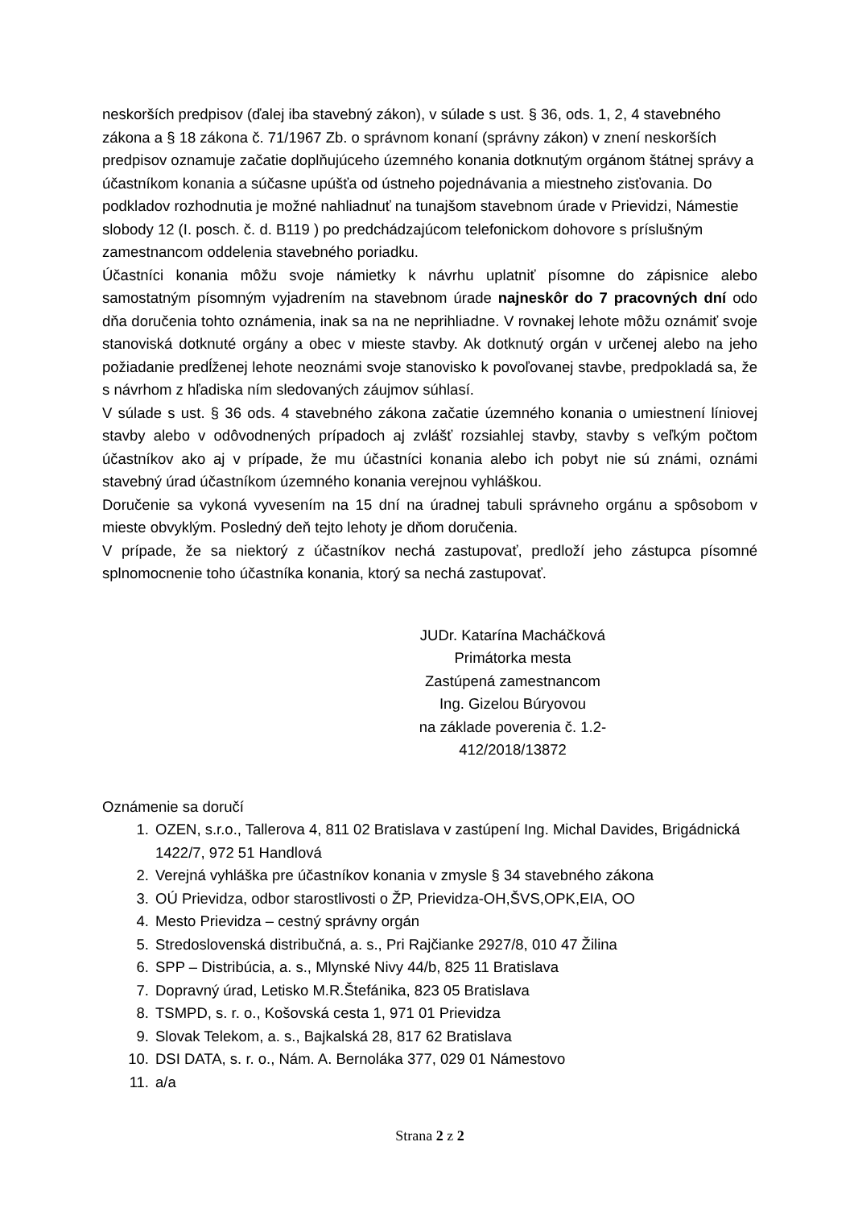neskorších predpisov (ďalej iba stavebný zákon), v súlade s ust. § 36, ods. 1, 2, 4 stavebného zákona a § 18 zákona č. 71/1967 Zb. o správnom konaní (správny zákon) v znení neskorších predpisov oznamuje začatie doplňujúceho územného konania dotknutým orgánom štátnej správy a účastníkom konania a súčasne upúšťa od ústneho pojednávania a miestneho zisťovania. Do podkladov rozhodnutia je možné nahliadnuť na tunajšom stavebnom úrade v Prievidzi, Námestie slobody 12 (I. posch. č. d. B119 ) po predchádzajúcom telefonickom dohovore s príslušným zamestnancom oddelenia stavebného poriadku.
Účastníci konania môžu svoje námietky k návrhu uplatniť písomne do zápisnice alebo samostatným písomným vyjadrením na stavebnom úrade najneskôr do 7 pracovných dní odo dňa doručenia tohto oznámenia, inak sa na ne neprihliadne. V rovnakej lehote môžu oznámiť svoje stanoviská dotknuté orgány a obec v mieste stavby. Ak dotknutý orgán v určenej alebo na jeho požiadanie predĺženej lehote neoznámi svoje stanovisko k povoľovanej stavbe, predpokladá sa, že s návrhom z hľadiska ním sledovaných záujmov súhlasí.
V súlade s ust. § 36 ods. 4 stavebného zákona začatie územného konania o umiestnení líniovej stavby alebo v odôvodnených prípadoch aj zvlášť rozsiahlej stavby, stavby s veľkým počtom účastníkov ako aj v prípade, že mu účastníci konania alebo ich pobyt nie sú známi, oznámi stavebný úrad účastníkom územného konania verejnou vyhláškou.
Doručenie sa vykoná vyvesením na 15 dní na úradnej tabuli správneho orgánu a spôsobom v mieste obvyklým. Posledný deň tejto lehoty je dňom doručenia.
V prípade, že sa niektorý z účastníkov nechá zastupovať, predloží jeho zástupca písomné splnomocnenie toho účastníka konania, ktorý sa nechá zastupovať.
JUDr. Katarína Macháčková
Primátorka mesta
Zastúpená zamestnancom
Ing. Gizelou Búryovou
na základe poverenia č. 1.2-412/2018/13872
Oznámenie sa doručí
1. OZEN, s.r.o., Tallerova 4, 811 02 Bratislava v zastúpení Ing. Michal Davides, Brigádnická 1422/7, 972 51 Handlová
2. Verejná vyhláška pre účastníkov konania v zmysle § 34 stavebného zákona
3. OÚ Prievidza, odbor starostlivosti o ŽP, Prievidza-OH,ŠVS,OPK,EIA, OO
4. Mesto Prievidza – cestný správny orgán
5. Stredoslovenská distribučná, a. s., Pri Rajčianke 2927/8, 010 47 Žilina
6. SPP – Distribúcia, a. s., Mlynské Nivy 44/b, 825 11 Bratislava
7. Dopravný úrad, Letisko M.R.Štefánika, 823 05 Bratislava
8. TSMPD, s. r. o., Košovská cesta 1, 971 01 Prievidza
9. Slovak Telekom, a. s., Bajkalská 28, 817 62 Bratislava
10. DSI DATA, s. r. o., Nám. A. Bernoláka 377, 029 01 Námestovo
11. a/a
Strana 2 z 2